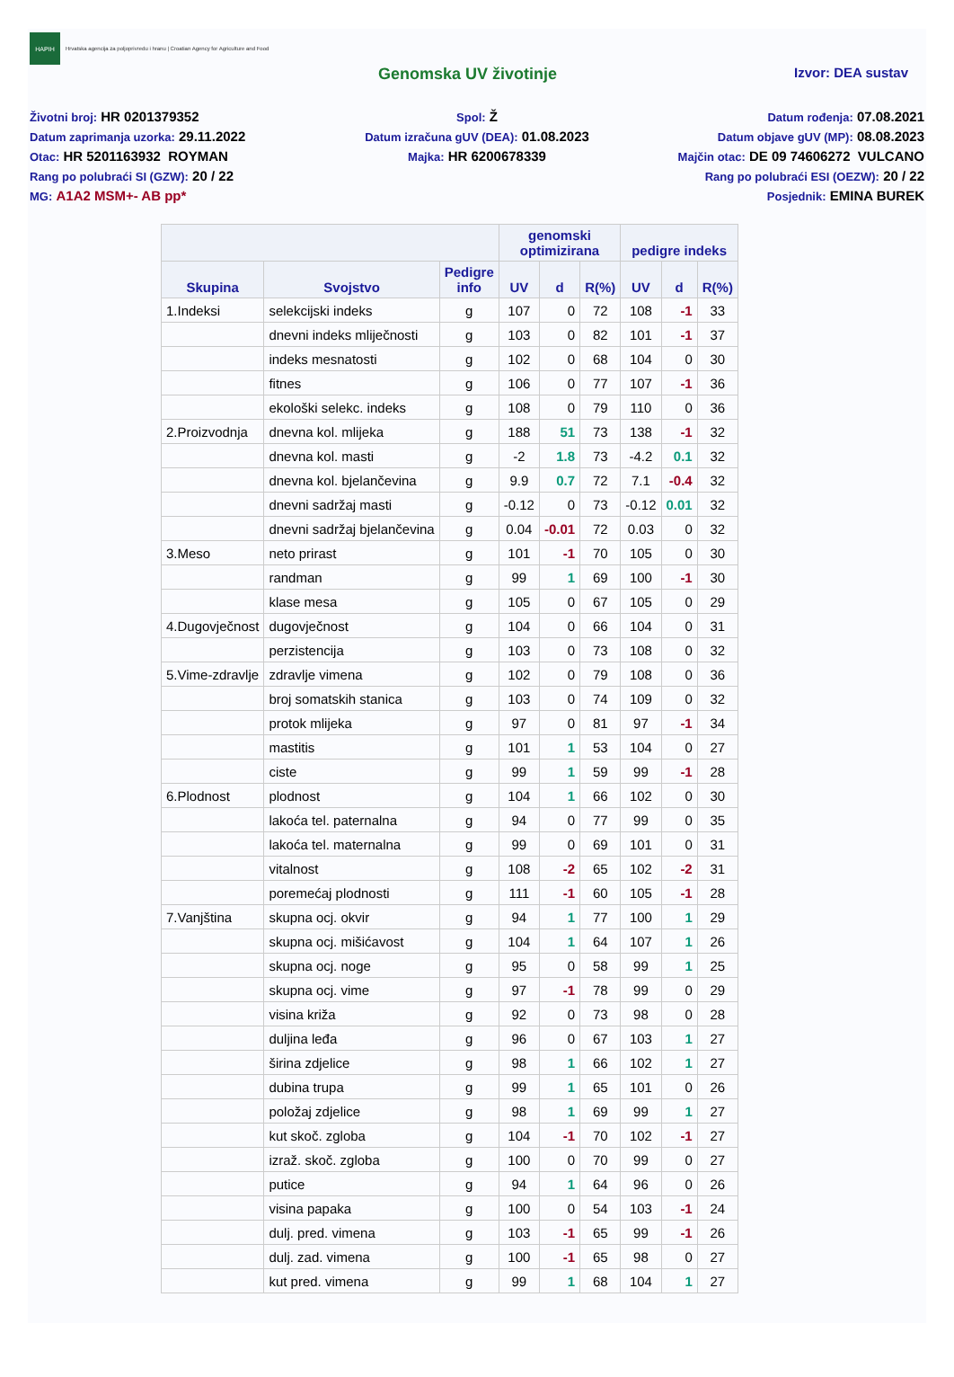HAPIH
Hrvatska agencija za poljoprivredu i hranu | Croatian Agency for Agriculture and Food
Genomska UV životinje
Izvor: DEA sustav
Životni broj: HR 0201379352
Spol: Ž
Datum rođenja: 07.08.2021
Datum zaprimanja uzorka: 29.11.2022
Datum izračuna gUV (DEA): 01.08.2023
Datum objave gUV (MP): 08.08.2023
Otac: HR 5201163932 ROYMAN
Majka: HR 6200678339
Majčin otac: DE 09 74606272 VULCANO
Rang po polubraći SI (GZW): 20 / 22
Rang po polubraći ESI (OEZW): 20 / 22
MG: A1A2 MSM+- AB pp*
Posjednik: EMINA BUREK
| | | | genomski optimizirana | | | pedigre indeks | | |
| --- | --- | --- | --- | --- | --- | --- | --- | --- |
| Skupina | Svojstvo | Pedigre info | UV | d | R(%) | UV | d | R(%) |
| 1.Indeksi | selekcijski indeks | g | 107 | 0 | 72 | 108 | -1 | 33 |
| | dnevni indeks mliječnosti | g | 103 | 0 | 82 | 101 | -1 | 37 |
| | indeks mesnatosti | g | 102 | 0 | 68 | 104 | 0 | 30 |
| | fitnes | g | 106 | 0 | 77 | 107 | -1 | 36 |
| | ekološki selekc. indeks | g | 108 | 0 | 79 | 110 | 0 | 36 |
| 2.Proizvodnja | dnevna kol. mlijeka | g | 188 | 51 | 73 | 138 | -1 | 32 |
| | dnevna kol. masti | g | -2 | 1.8 | 73 | -4.2 | 0.1 | 32 |
| | dnevna kol. bjelančevina | g | 9.9 | 0.7 | 72 | 7.1 | -0.4 | 32 |
| | dnevni sadržaj masti | g | -0.12 | 0 | 73 | -0.12 | 0.01 | 32 |
| | dnevni sadržaj bjelančevina | g | 0.04 | -0.01 | 72 | 0.03 | 0 | 32 |
| 3.Meso | neto prirast | g | 101 | -1 | 70 | 105 | 0 | 30 |
| | randman | g | 99 | 1 | 69 | 100 | -1 | 30 |
| | klase mesa | g | 105 | 0 | 67 | 105 | 0 | 29 |
| 4.Dugovječnost | dugovječnost | g | 104 | 0 | 66 | 104 | 0 | 31 |
| | perzistencija | g | 103 | 0 | 73 | 108 | 0 | 32 |
| 5.Vime-zdravlje | zdravlje vimena | g | 102 | 0 | 79 | 108 | 0 | 36 |
| | broj somatskih stanica | g | 103 | 0 | 74 | 109 | 0 | 32 |
| | protok mlijeka | g | 97 | 0 | 81 | 97 | -1 | 34 |
| | mastitis | g | 101 | 1 | 53 | 104 | 0 | 27 |
| | ciste | g | 99 | 1 | 59 | 99 | -1 | 28 |
| 6.Plodnost | plodnost | g | 104 | 1 | 66 | 102 | 0 | 30 |
| | lakoća tel. paternalna | g | 94 | 0 | 77 | 99 | 0 | 35 |
| | lakoća tel. maternalna | g | 99 | 0 | 69 | 101 | 0 | 31 |
| | vitalnost | g | 108 | -2 | 65 | 102 | -2 | 31 |
| | poremećaj plodnosti | g | 111 | -1 | 60 | 105 | -1 | 28 |
| 7.Vanjština | skupna ocj. okvir | g | 94 | 1 | 77 | 100 | 1 | 29 |
| | skupna ocj. mišićavost | g | 104 | 1 | 64 | 107 | 1 | 26 |
| | skupna ocj. noge | g | 95 | 0 | 58 | 99 | 1 | 25 |
| | skupna ocj. vime | g | 97 | -1 | 78 | 99 | 0 | 29 |
| | visina križa | g | 92 | 0 | 73 | 98 | 0 | 28 |
| | duljina leđa | g | 96 | 0 | 67 | 103 | 1 | 27 |
| | širina zdjelice | g | 98 | 1 | 66 | 102 | 1 | 27 |
| | dubina trupa | g | 99 | 1 | 65 | 101 | 0 | 26 |
| | položaj zdjelice | g | 98 | 1 | 69 | 99 | 1 | 27 |
| | kut skoč. zgloba | g | 104 | -1 | 70 | 102 | -1 | 27 |
| | izraž. skoč. zgloba | g | 100 | 0 | 70 | 99 | 0 | 27 |
| | putice | g | 94 | 1 | 64 | 96 | 0 | 26 |
| | visina papaka | g | 100 | 0 | 54 | 103 | -1 | 24 |
| | dulj. pred. vimena | g | 103 | -1 | 65 | 99 | -1 | 26 |
| | dulj. zad. vimena | g | 100 | -1 | 65 | 98 | 0 | 27 |
| | kut pred. vimena | g | 99 | 1 | 68 | 104 | 1 | 27 |